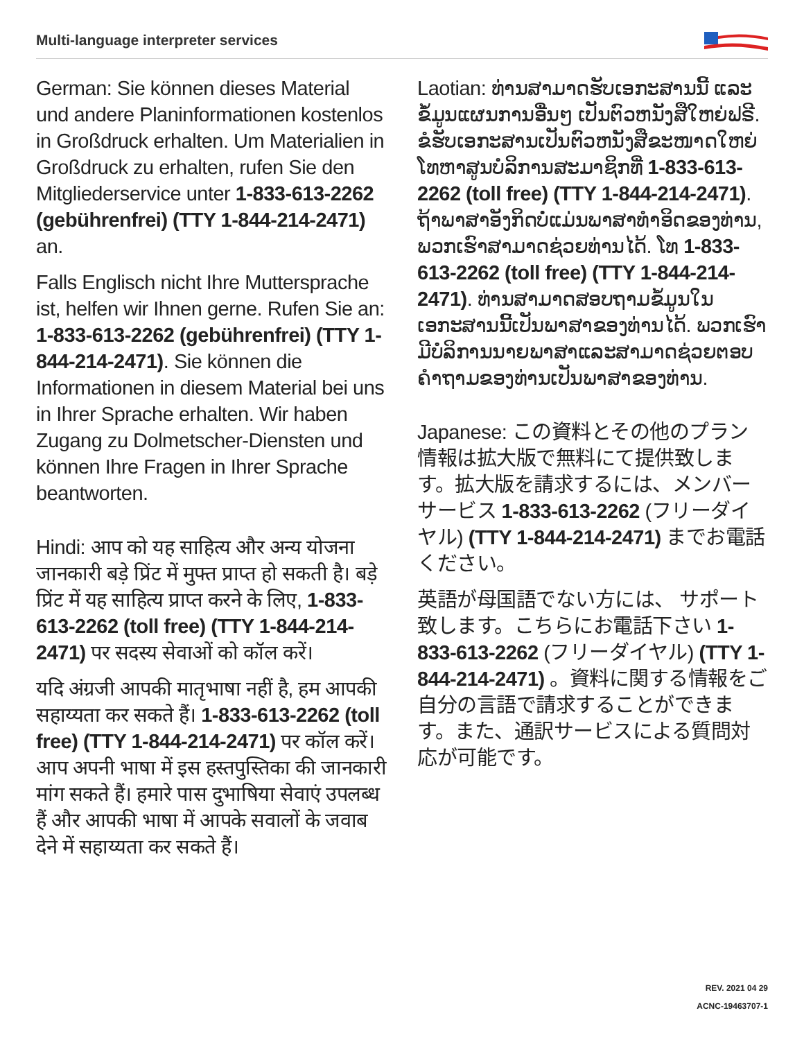Multi-language interpreter services
German: Sie können dieses Material und andere Planinformationen kostenlos in Großdruck erhalten. Um Materialien in Großdruck zu erhalten, rufen Sie den Mitgliederservice unter 1-833-613-2262 (gebührenfrei) (TTY 1-844-214-2471) an.
Falls Englisch nicht Ihre Muttersprache ist, helfen wir Ihnen gerne. Rufen Sie an: 1-833-613-2262 (gebührenfrei) (TTY 1-844-214-2471). Sie können die Informationen in diesem Material bei uns in Ihrer Sprache erhalten. Wir haben Zugang zu Dolmetscher-Diensten und können Ihre Fragen in Ihrer Sprache beantworten.
Hindi: आप को यह साहित्य और अन्य योजना जानकारी बड़े प्रिंट में मुफ्त प्राप्त हो सकती है। बड़े प्रिंट में यह साहित्य प्राप्त करने के लिए, 1-833-613-2262 (toll free) (TTY 1-844-214-2471) पर सदस्य सेवाओं को कॉल करें।
यदि अंग्रजी आपकी मातृभाषा नहीं है, हम आपकी सहाय्यता कर सकते हैं। 1-833-613-2262 (toll free) (TTY 1-844-214-2471) पर कॉल करें। आप अपनी भाषा में इस हस्तपुस्तिका की जानकारी मांग सकते हैं। हमारे पास दुभाषिया सेवाएं उपलब्ध हैं और आपकी भाषा में आपके सवालों के जवाब देने में सहाय्यता कर सकते हैं।
Laotian: ທ່ານສາມາດຮັບເອກະສານນີ້ ແລະຂໍ້ມູນແຜນການອື່ນໆ ເປັນຕົວຫນັງສືໃຫຍ່ຟຣີ. ຂໍຮັບເອກະສານເປັນຕົວຫນັງສືຂະໜາດໃຫຍ່ ໂທຫາສູນບໍລິການສະມາຊິກທີ່ 1-833-613-2262 (toll free) (TTY 1-844-214-2471). ຖ້າພາສາອັງກິດບໍ່ແມ່ນພາສາທຳອິດຂອງທ່ານ, ພວກເຮົາສາມາດຊ່ວຍທ່ານໄດ້. ໂທ 1-833-613-2262 (toll free) (TTY 1-844-214-2471). ທ່ານສາມາດສອບຖາມຂໍ້ມູນໃນເອກະສານນີ້ເປັນພາສາຂອງທ່ານໄດ້. ພວກເຮົາມີບໍລິການນາຍພາສາແລະສາມາດຊ່ວຍຕອບຄຳຖາມຂອງທ່ານເປັນພາສາຂອງທ່ານ.
Japanese: この資料とその他のプラン情報は拡大版で無料にて提供致します。拡大版を請求するには、メンバーサービス 1-833-613-2262 (フリーダイヤル) (TTY 1-844-214-2471) までお電話ください。
英語が母国語でない方には、 サポート致します。こちらにお電話下さい 1-833-613-2262 (フリーダイヤル) (TTY 1-844-214-2471) 。資料に関する情報をご自分の言語で請求することができます。また、通訳サービスによる質問対応が可能です。
REV. 2021 04 29
ACNC-19463707-1